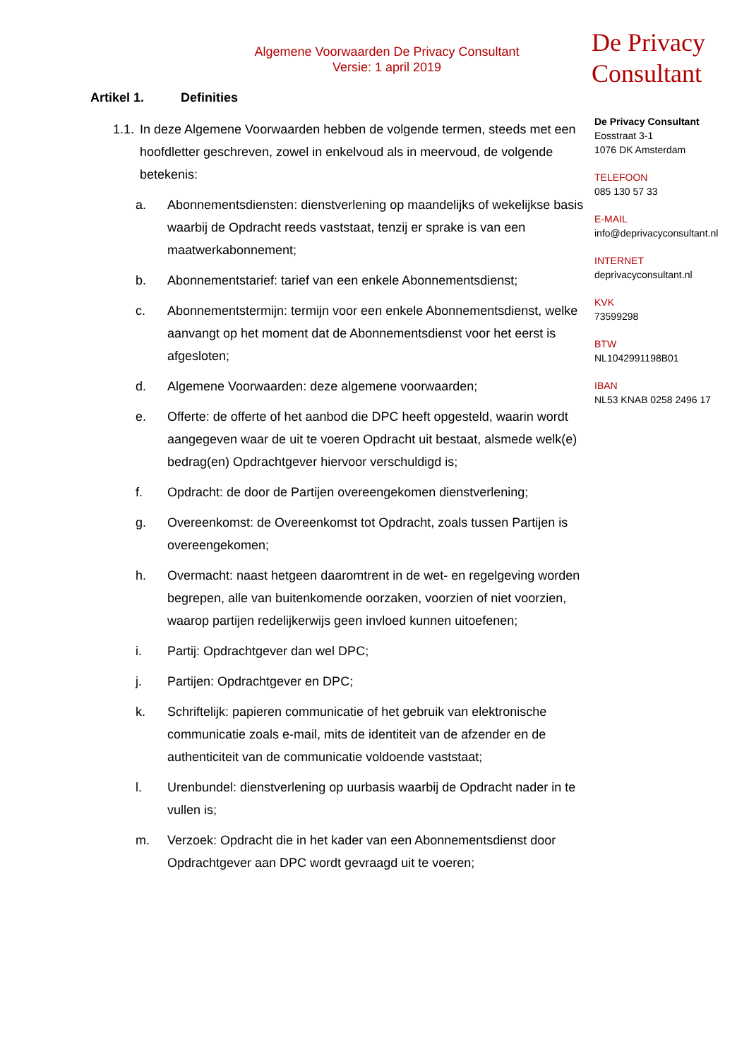Algemene Voorwaarden De Privacy Consultant
Versie: 1 april 2019
Artikel 1. Definities
1.1.
In deze Algemene Voorwaarden hebben de volgende termen, steeds met een hoofdletter geschreven, zowel in enkelvoud als in meervoud, de volgende betekenis:
a. Abonnementsdiensten: dienstverlening op maandelijks of wekelijkse basis waarbij de Opdracht reeds vaststaat, tenzij er sprake is van een maatwerkabonnement;
b. Abonnementstarief: tarief van een enkele Abonnementsdienst;
c. Abonnementstermijn: termijn voor een enkele Abonnementsdienst, welke aanvangt op het moment dat de Abonnementsdienst voor het eerst is afgesloten;
d. Algemene Voorwaarden: deze algemene voorwaarden;
e. Offerte: de offerte of het aanbod die DPC heeft opgesteld, waarin wordt aangegeven waar de uit te voeren Opdracht uit bestaat, alsmede welk(e) bedrag(en) Opdrachtgever hiervoor verschuldigd is;
f. Opdracht: de door de Partijen overeengekomen dienstverlening;
g. Overeenkomst: de Overeenkomst tot Opdracht, zoals tussen Partijen is overeengekomen;
h. Overmacht: naast hetgeen daaromtrent in de wet- en regelgeving worden begrepen, alle van buitenkomende oorzaken, voorzien of niet voorzien, waarop partijen redelijkerwijs geen invloed kunnen uitoefenen;
i. Partij: Opdrachtgever dan wel DPC;
j. Partijen: Opdrachtgever en DPC;
k. Schriftelijk: papieren communicatie of het gebruik van elektronische communicatie zoals e-mail, mits de identiteit van de afzender en de authenticiteit van de communicatie voldoende vaststaat;
l. Urenbundel: dienstverlening op uurbasis waarbij de Opdracht nader in te vullen is;
m. Verzoek: Opdracht die in het kader van een Abonnementsdienst door Opdrachtgever aan DPC wordt gevraagd uit te voeren;
De Privacy
Consultant
De Privacy Consultant
Eosstraat 3-1
1076 DK Amsterdam
TELEFOON
085 130 57 33
E-MAIL
info@deprivacyconsultant.nl
INTERNET
deprivacyconsultant.nl
KVK
73599298
BTW
NL1042991198B01
IBAN
NL53 KNAB 0258 2496 17